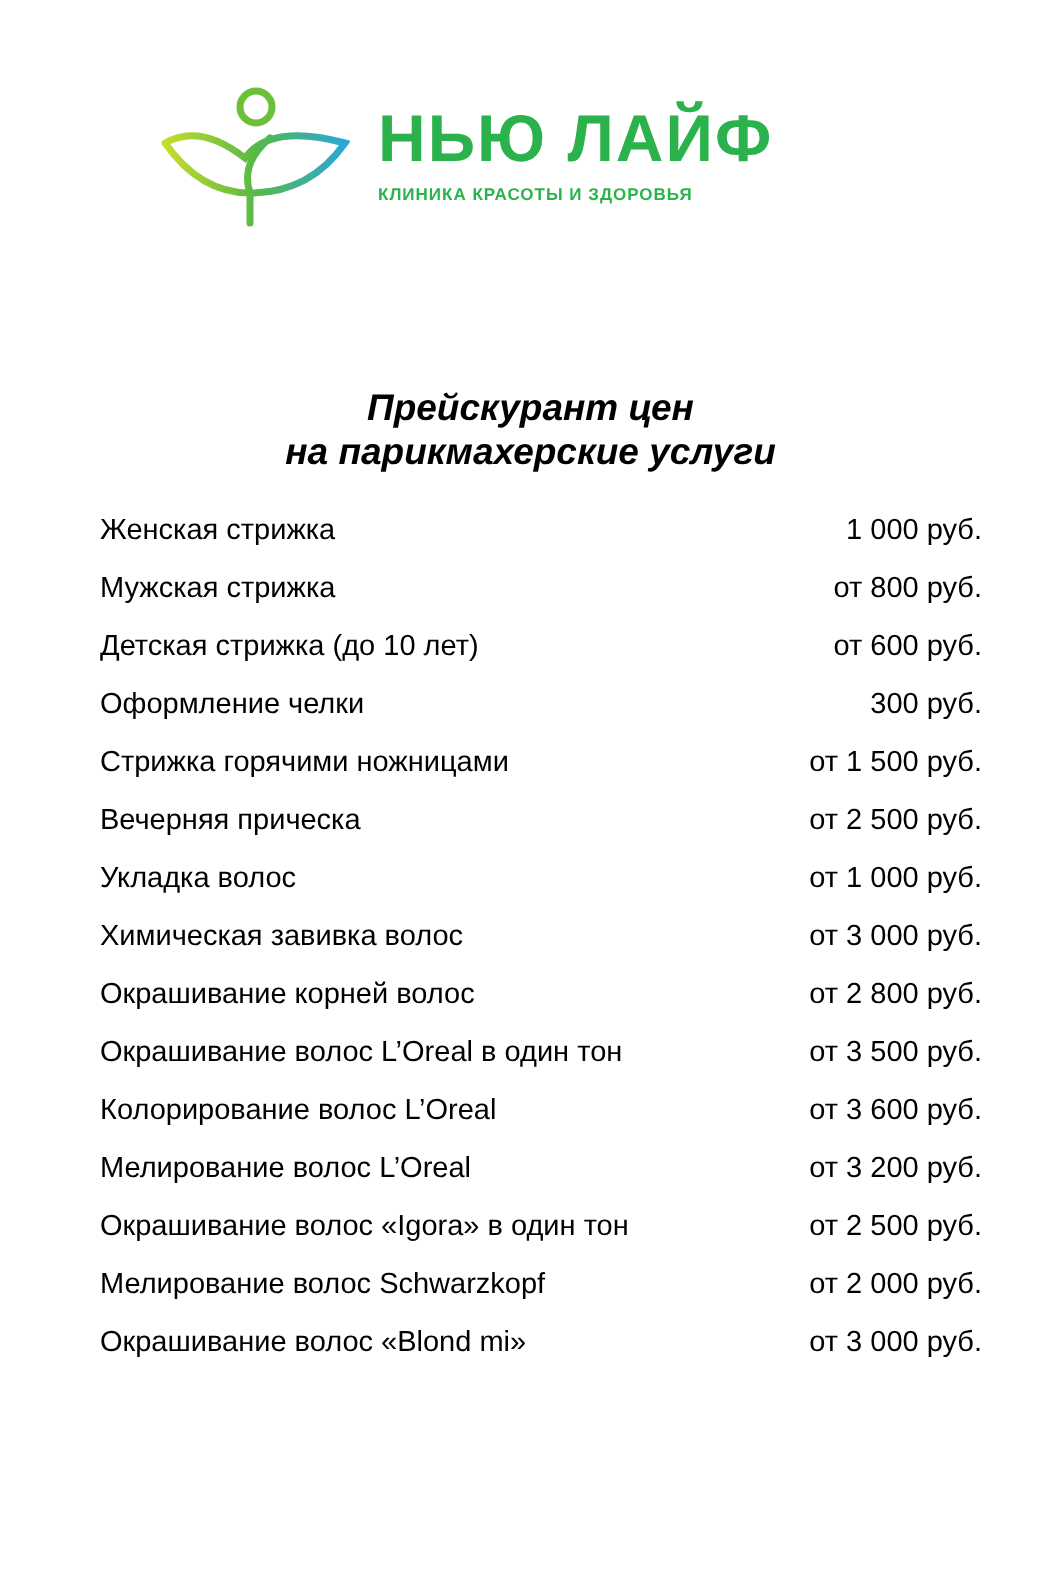НЬЮ ЛАЙФ
КЛИНИКА КРАСОТЫ И ЗДОРОВЬЯ
Прейскурант цен
на парикмахерские услуги
| Женская стрижка | 1 000 руб. |
| Мужская стрижка | от 800 руб. |
| Детская стрижка (до 10 лет) | от 600 руб. |
| Оформление челки | 300 руб. |
| Стрижка горячими ножницами | от 1 500 руб. |
| Вечерняя прическа | от 2 500 руб. |
| Укладка волос | от 1 000 руб. |
| Химическая завивка волос | от 3 000 руб. |
| Окрашивание корней волос | от 2 800 руб. |
| Окрашивание волос L’Oreal в один тон | от 3 500 руб. |
| Колорирование волос L’Oreal | от 3 600 руб. |
| Мелирование волос L’Oreal | от 3 200 руб. |
| Окрашивание волос «Igora» в один тон | от 2 500 руб. |
| Мелирование волос Schwarzkopf | от 2 000 руб. |
| Окрашивание волос «Blond mi» | от 3 000 руб. |